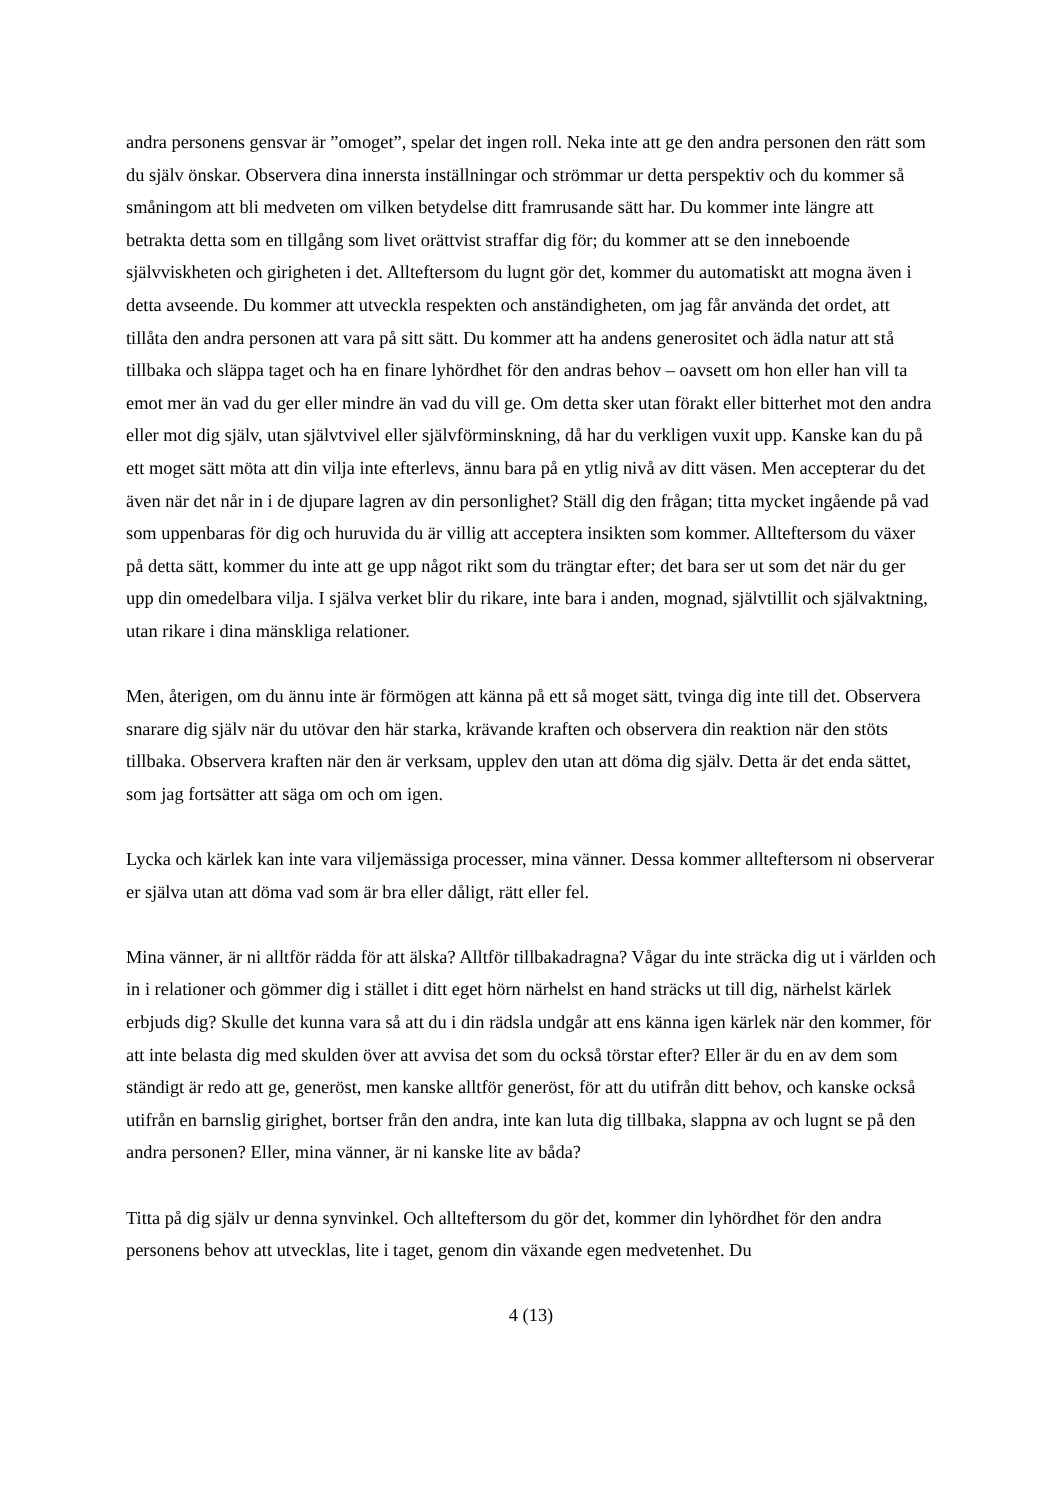andra personens gensvar är ”omoget”, spelar det ingen roll. Neka inte att ge den andra personen den rätt som du själv önskar. Observera dina innersta inställningar och strömmar ur detta perspektiv och du kommer så småningom att bli medveten om vilken betydelse ditt framrusande sätt har. Du kommer inte längre att betrakta detta som en tillgång som livet orättvist straffar dig för; du kommer att se den inneboende självviskheten och girigheten i det. Allteftersom du lugnt gör det, kommer du automatiskt att mogna även i detta avseende. Du kommer att utveckla respekten och anständigheten, om jag får använda det ordet, att tillåta den andra personen att vara på sitt sätt. Du kommer att ha andens generositet och ädla natur att stå tillbaka och släppa taget och ha en finare lyhördhet för den andras behov – oavsett om hon eller han vill ta emot mer än vad du ger eller mindre än vad du vill ge. Om detta sker utan förakt eller bitterhet mot den andra eller mot dig själv, utan självtvivel eller självförminskning, då har du verkligen vuxit upp. Kanske kan du på ett moget sätt möta att din vilja inte efterlevs, ännu bara på en ytlig nivå av ditt väsen. Men accepterar du det även när det når in i de djupare lagren av din personlighet? Ställ dig den frågan; titta mycket ingående på vad som uppenbaras för dig och huruvida du är villig att acceptera insikten som kommer. Allteftersom du växer på detta sätt, kommer du inte att ge upp något rikt som du trängtar efter; det bara ser ut som det när du ger upp din omedelbara vilja. I själva verket blir du rikare, inte bara i anden, mognad, självtillit och självaktning, utan rikare i dina mänskliga relationer.
Men, återigen, om du ännu inte är förmögen att känna på ett så moget sätt, tvinga dig inte till det. Observera snarare dig själv när du utövar den här starka, krävande kraften och observera din reaktion när den stöts tillbaka. Observera kraften när den är verksam, upplev den utan att döma dig själv. Detta är det enda sättet, som jag fortsätter att säga om och om igen.
Lycka och kärlek kan inte vara viljemässiga processer, mina vänner. Dessa kommer allteftersom ni observerar er själva utan att döma vad som är bra eller dåligt, rätt eller fel.
Mina vänner, är ni alltför rädda för att älska? Alltför tillbakadragna? Vågar du inte sträcka dig ut i världen och in i relationer och gömmer dig i stället i ditt eget hörn närhelst en hand sträcks ut till dig, närhelst kärlek erbjuds dig? Skulle det kunna vara så att du i din rädsla undgår att ens känna igen kärlek när den kommer, för att inte belasta dig med skulden över att avvisa det som du också törstar efter? Eller är du en av dem som ständigt är redo att ge, generöst, men kanske alltför generöst, för att du utifrån ditt behov, och kanske också utifrån en barnslig girighet, bortser från den andra, inte kan luta dig tillbaka, slappna av och lugnt se på den andra personen? Eller, mina vänner, är ni kanske lite av båda?
Titta på dig själv ur denna synvinkel. Och allteftersom du gör det, kommer din lyhördhet för den andra personens behov att utvecklas, lite i taget, genom din växande egen medvetenhet. Du
4 (13)